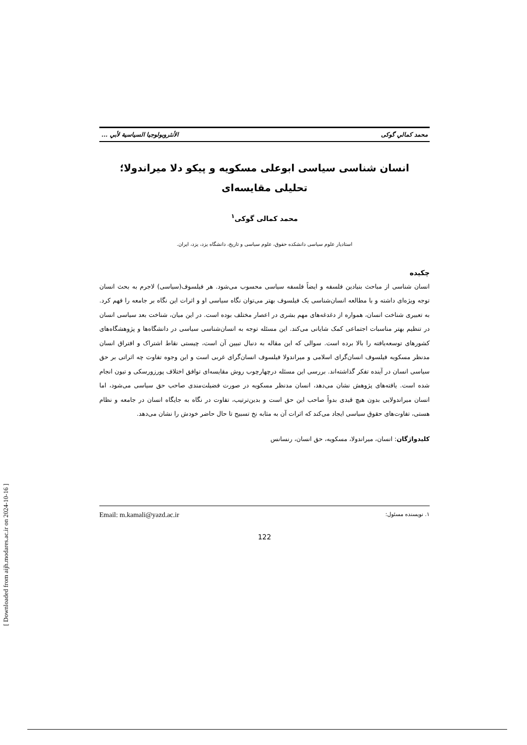[ Downloaded from aijh.modares.ac.ir on 2024-10-16 ]
محمد کمالي گوکی الأنثروبولوجيا السياسية لأبي ...
انسان شناسی سیاسی ابوعلی مسکویه و پیکو دلا میراندولا؛
تحلیلی مقایسه‌ای
محمد کمالی گوکی<sup>۱</sup>
استادیار علوم سیاسی دانشکده حقوق، علوم سیاسی و تاریخ، دانشگاه یزد، یزد، ایران.
چکیده
انسان شناسی از مباحث بنیادین فلسفه و ایضاً فلسفه سیاسی محسوب می‌شود. هر فیلسوف(سیاسی) لاجرم به بحث انسان توجه ویژه‌ای داشته و با مطالعه انسان‌شناسی یک فیلسوف بهتر می‌توان نگاه سیاسی او و اثرات این نگاه بر جامعه را فهم کرد. به تعبیری شناخت انسان، همواره از دغدغه‌های مهم بشری در اعصار مختلف بوده است. در این میان، شناخت بعد سیاسی انسان در تنظیم بهتر مناسبات اجتماعی کمک شایانی می‌کند. این مسئله توجه به انسان‌شناسی سیاسی در دانشگاه‌ها و پژوهشگاه‌های کشورهای توسعه‌یافته را بالا برده است. سوالی که این مقاله به دنبال تبیین آن است، چیستی نقاط اشتراک و افتراق انسان مدنظر مسکویه فیلسوف انسان‌گرای اسلامی و میراندولا فیلسوف انسان‌گرای غربی است و این وجوه تفاوت چه اثراتی بر حق سیاسی انسان در آینده تفکر گذاشته‌اند. بررسی این مسئله درچهارچوب روش مقایسه‌ای توافق اختلاف پورزورسکی و تیون انجام شده است. یافته‌های پژوهش نشان می‌دهد، انسان مدنظر مسکویه در صورت فضیلت‌مندی صاحب حق سیاسی می‌شود، اما انسان میراندولایی بدون هیچ قیدی بدواً صاحب این حق است و بدین‌ترتیب، تفاوت در نگاه به جایگاه انسان در جامعه و نظام هستی، تفاوت‌های حقوق سیاسی ایجاد می‌کند که اثرات آن به مثابه نخ تسبیح تا حال حاضر خودش را نشان می‌دهد.
کلیدواژگان: انسان، میراندولا، مسکویه، حق انسان، رنسانس
۱. نویسنده مسئول: Email: m.kamali@yazd.ac.ir
122